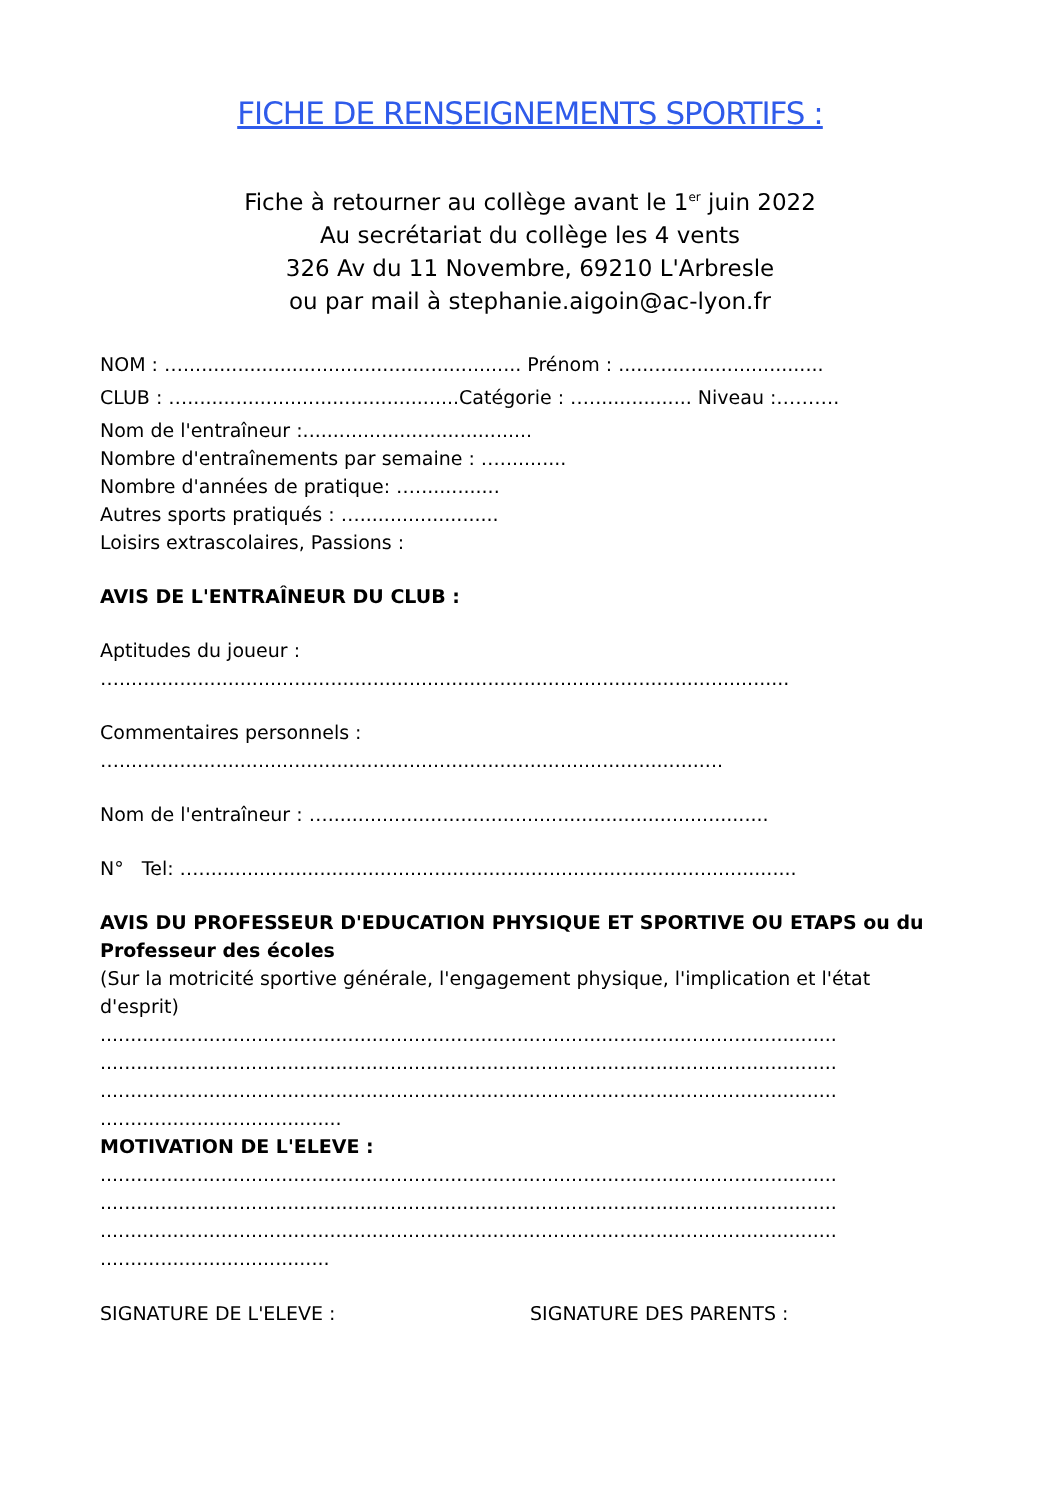FICHE DE RENSEIGNEMENTS SPORTIFS :
Fiche à retourner au collège avant le 1<sup>er</sup> juin 2022
Au secrétariat du collège les 4 vents
326 Av du 11 Novembre, 69210 L'Arbresle
ou par mail à stephanie.aigoin@ac-lyon.fr
NOM : …........................................................ Prénom : ..................................
CLUB : ….............................................Catégorie : …................. Niveau :……….
Nom de l'entraîneur :......................................
Nombre d'entraînements par semaine : …...........
Nombre d'années de pratique: …..............
Autres sports pratiqués : ….......................
Loisirs extrascolaires, Passions :
AVIS DE L'ENTRAÎNEUR DU CLUB :
Aptitudes du joueur :
…...............................................................................................................
Commentaires personnels :
…....................................................................................................
Nom de l'entraîneur : ….........................................................................
N° Tel: …...................................................................................................
AVIS DU PROFESSEUR D'EDUCATION PHYSIQUE ET SPORTIVE OU ETAPS ou du
Professeur des écoles
(Sur la motricité sportive générale, l'engagement physique, l'implication et l'état
d'esprit)
..........................................................................................................................
..........................................................................................................................
..........................................................................................................................
........................................
MOTIVATION DE L'ELEVE :
..........................................................................................................................
..........................................................................................................................
..........................................................................................................................
......................................
SIGNATURE DE L'ELEVE : SIGNATURE DES PARENTS :